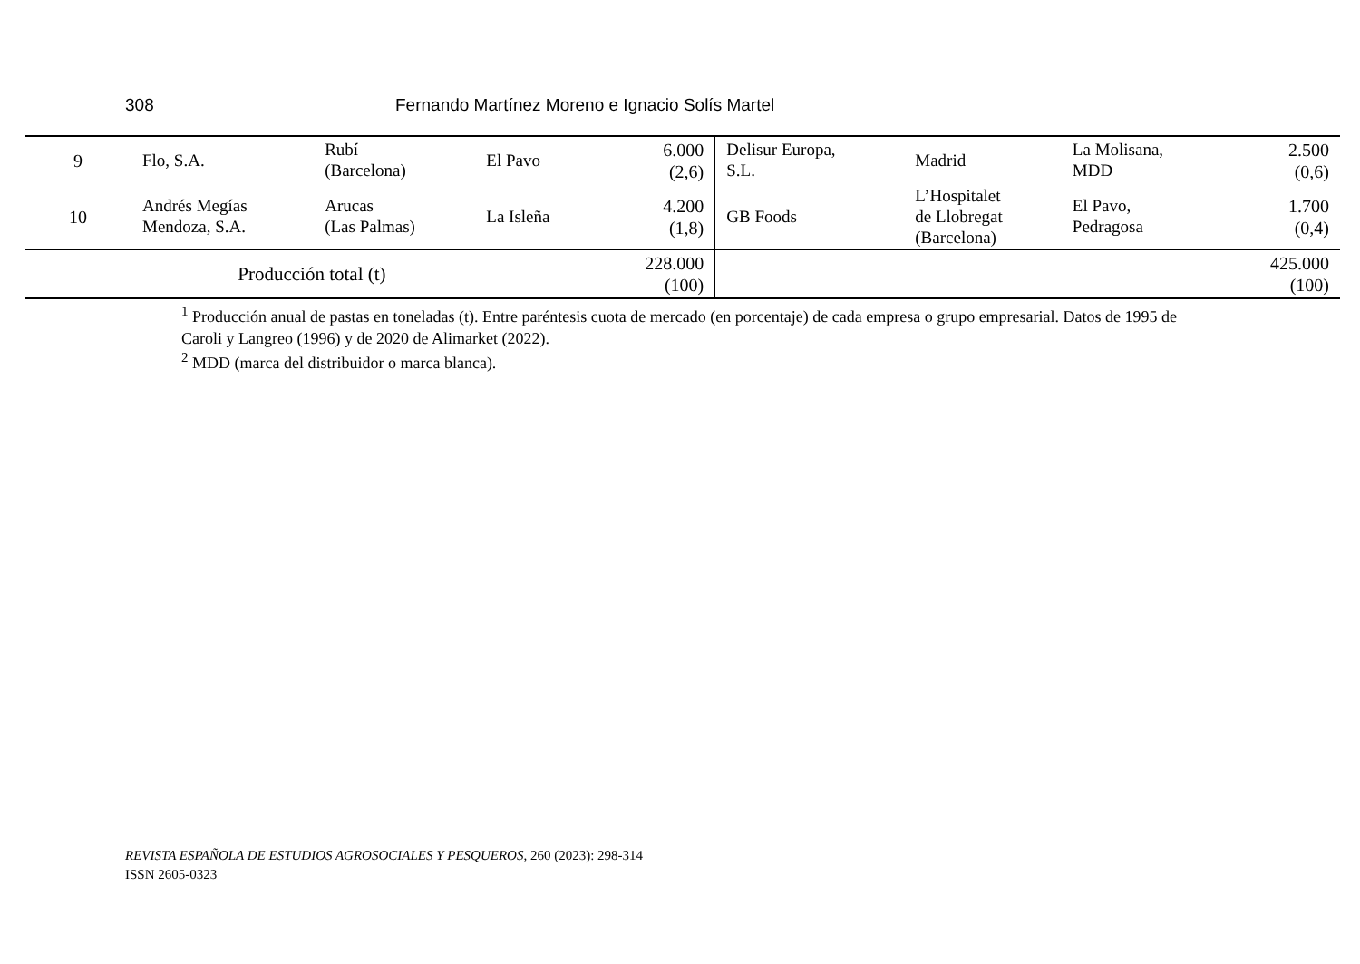308 Fernando Martínez Moreno e Ignacio Solís Martel
| 9 | Flo, S.A. | Rubí (Barcelona) | El Pavo | 6.000 (2,6) | Delisur Europa, S.L. | Madrid | La Molisana, MDD | 2.500 (0,6) |
| 10 | Andrés Megías Mendoza, S.A. | Arucas (Las Palmas) | La Isleña | 4.200 (1,8) | GB Foods | L’Hospitalet de Llobregat (Barcelona) | El Pavo, Pedragosa | 1.700 (0,4) |
| Producción total (t) | | | | 228.000 (100) | | | | 425.000 (100) |
<sup>1</sup> Producción anual de pastas en toneladas (t). Entre paréntesis cuota de mercado (en porcentaje) de cada empresa o grupo empresarial. Datos de 1995 de Caroli y Langreo (1996) y de 2020 de Alimarket (2022).
<sup>2</sup> MDD (marca del distribuidor o marca blanca).
REVISTA ESPAÑOLA DE ESTUDIOS AGROSOCIALES Y PESQUEROS, 260 (2023): 298-314
ISSN 2605-0323